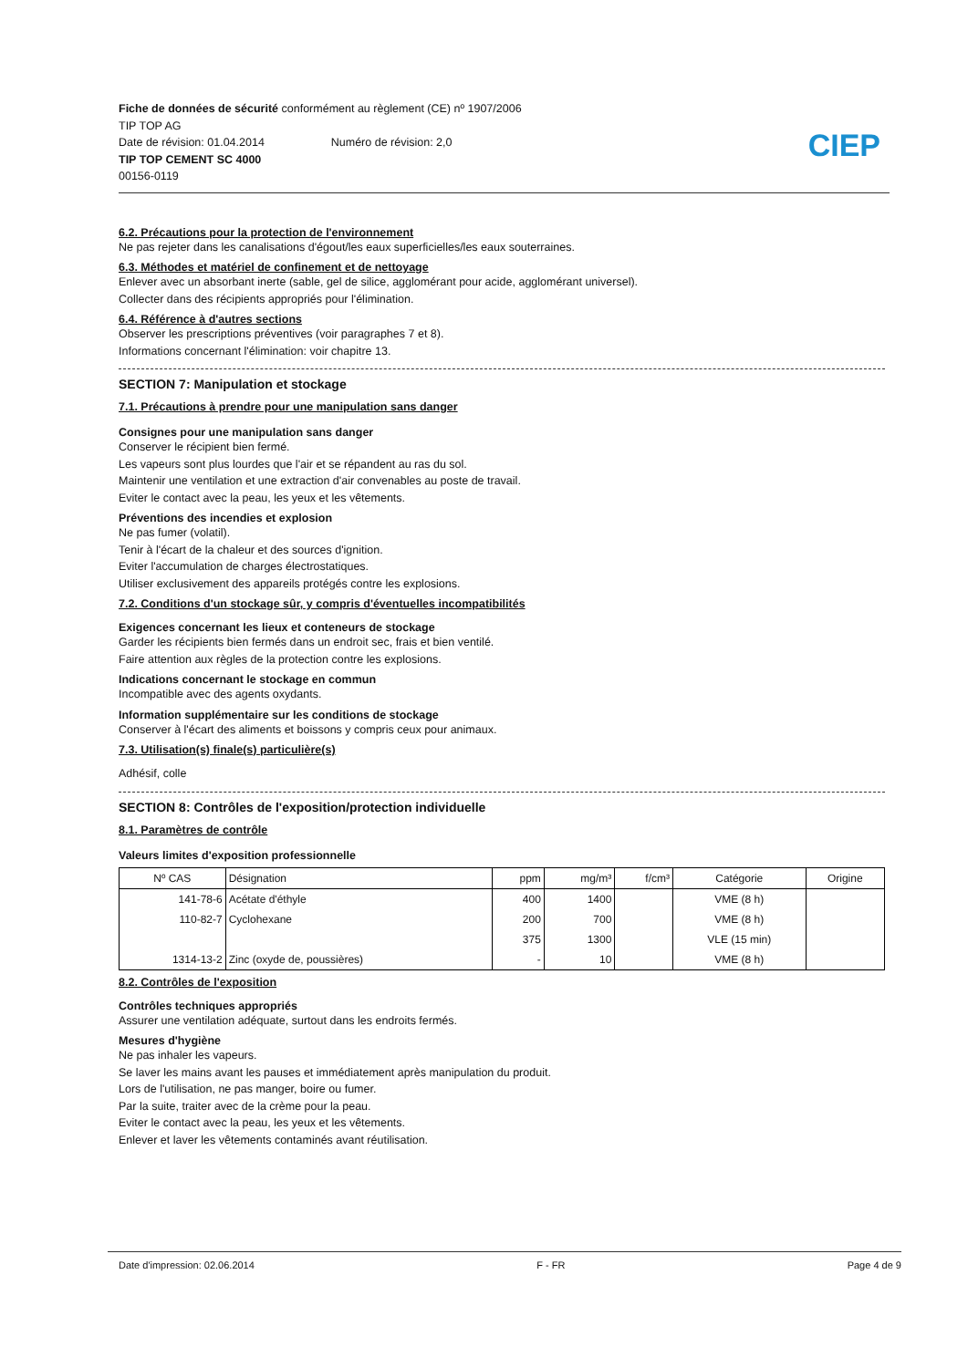Fiche de données de sécurité conformément au règlement (CE) nº 1907/2006
TIP TOP AG
Date de révision: 01.04.2014 Numéro de révision: 2,0
TIP TOP CEMENT SC 4000
00156-0119
CIEP
6.2. Précautions pour la protection de l'environnement
Ne pas rejeter dans les canalisations d'égout/les eaux superficielles/les eaux souterraines.
6.3. Méthodes et matériel de confinement et de nettoyage
Enlever avec un absorbant inerte (sable, gel de silice, agglomérant pour acide, agglomérant universel).
Collecter dans des récipients appropriés pour l'élimination.
6.4. Référence à d'autres sections
Observer les prescriptions préventives (voir paragraphes 7 et 8).
Informations concernant l'élimination: voir chapitre 13.
SECTION 7: Manipulation et stockage
7.1. Précautions à prendre pour une manipulation sans danger
Consignes pour une manipulation sans danger
Conserver le récipient bien fermé.
Les vapeurs sont plus lourdes que l'air et se répandent au ras du sol.
Maintenir une ventilation et une extraction d'air convenables au poste de travail.
Eviter le contact avec la peau, les yeux et les vêtements.
Préventions des incendies et explosion
Ne pas fumer (volatil).
Tenir à l'écart de la chaleur et des sources d'ignition.
Eviter l'accumulation de charges électrostatiques.
Utiliser exclusivement des appareils protégés contre les explosions.
7.2. Conditions d'un stockage sûr, y compris d'éventuelles incompatibilités
Exigences concernant les lieux et conteneurs de stockage
Garder les récipients bien fermés dans un endroit sec, frais et bien ventilé.
Faire attention aux règles de la protection contre les explosions.
Indications concernant le stockage en commun
Incompatible avec des agents oxydants.
Information supplémentaire sur les conditions de stockage
Conserver à l'écart des aliments et boissons y compris ceux pour animaux.
7.3. Utilisation(s) finale(s) particulière(s)
Adhésif, colle
SECTION 8: Contrôles de l'exposition/protection individuelle
8.1. Paramètres de contrôle
Valeurs limites d'exposition professionnelle
| Nº CAS | Désignation | ppm | mg/m³ | f/cm³ | Catégorie | Origine |
| --- | --- | --- | --- | --- | --- | --- |
| 141-78-6 | Acétate d'éthyle | 400 | 1400 | | VME (8 h) | |
| 110-82-7 | Cyclohexane | 200 | 700 | | VME (8 h) | |
| | | 375 | 1300 | | VLE (15 min) | |
| 1314-13-2 | Zinc (oxyde de, poussières) | - | 10 | | VME (8 h) | |
8.2. Contrôles de l'exposition
Contrôles techniques appropriés
Assurer une ventilation adéquate, surtout dans les endroits fermés.
Mesures d'hygiène
Ne pas inhaler les vapeurs.
Se laver les mains avant les pauses et immédiatement après manipulation du produit.
Lors de l'utilisation, ne pas manger, boire ou fumer.
Par la suite, traiter avec de la crème pour la peau.
Eviter le contact avec la peau, les yeux et les vêtements.
Enlever et laver les vêtements contaminés avant réutilisation.
Date d'impression: 02.06.2014 F - FR Page 4 de 9